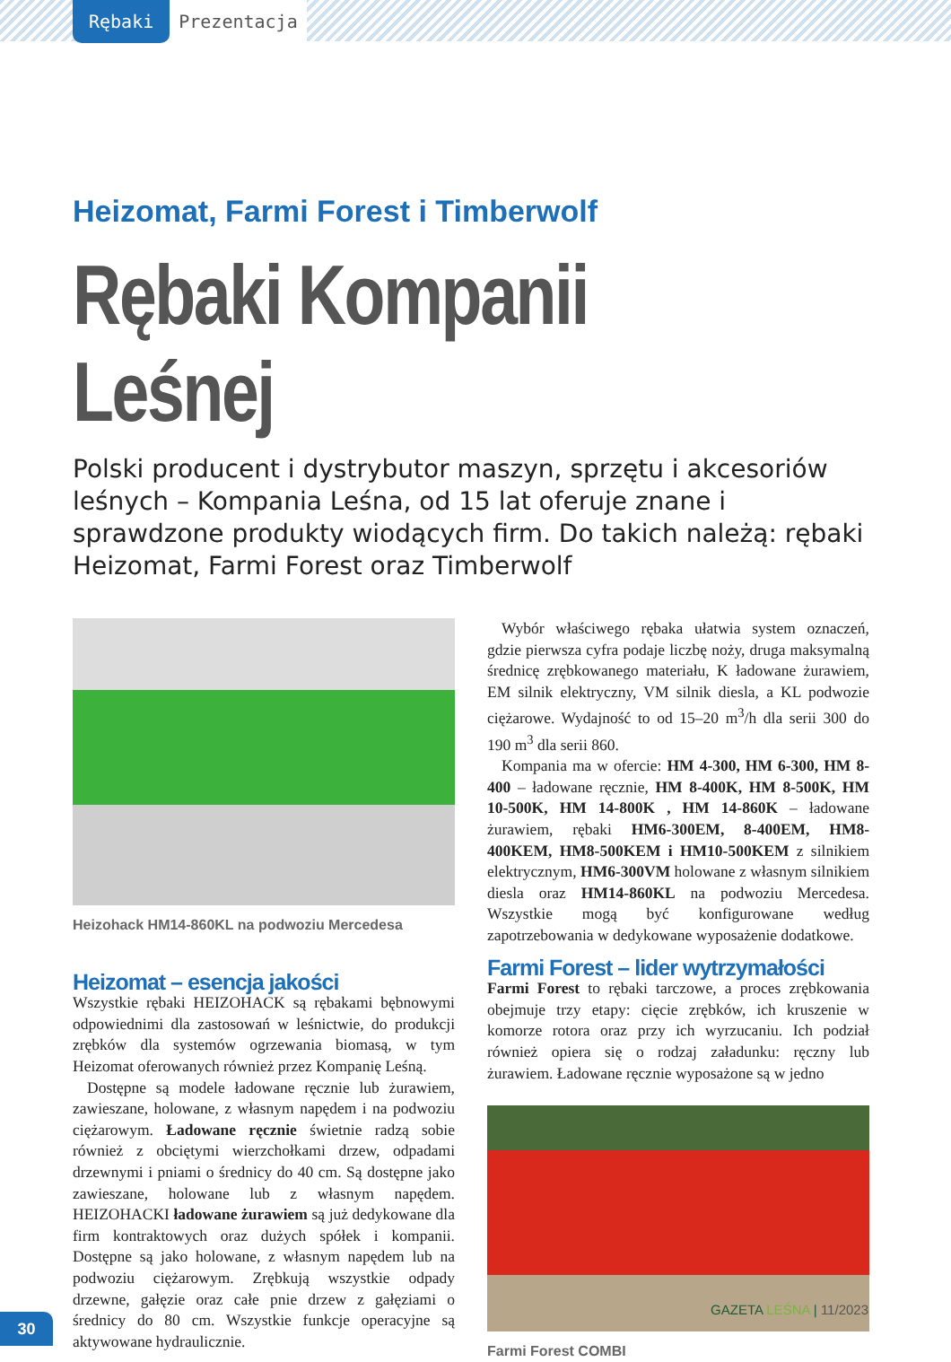Rębaki Prezentacja
Heizomat, Farmi Forest i Timberwolf
Rębaki Kompanii Leśnej
Polski producent i dystrybutor maszyn, sprzętu i akcesoriów leśnych – Kompania Leśna, od 15 lat oferuje znane i sprawdzone produkty wiodących firm. Do takich należą: rębaki Heizomat, Farmi Forest oraz Timberwolf
Heizohack HM14-860KL na podwoziu Mercedesa
Heizomat – esencja jakości
Wszystkie rębaki HEIZOHACK są rębakami bębnowymi odpowiednimi dla zastosowań w leśnictwie, do produkcji zrębków dla systemów ogrzewania biomasą, w tym Heizomat oferowanych również przez Kompanię Leśną.
Dostępne są modele ładowane ręcznie lub żurawiem, zawieszane, holowane, z własnym napędem i na podwoziu ciężarowym. Ładowane ręcznie świetnie radzą sobie również z obciętymi wierzchołkami drzew, odpadami drzewnymi i pniami o średnicy do 40 cm. Są dostępne jako zawieszane, holowane lub z własnym napędem. HEIZOHACKI ładowane żurawiem są już dedykowane dla firm kontraktowych oraz dużych spółek i kompanii. Dostępne są jako holowane, z własnym napędem lub na podwoziu ciężarowym. Zrębkują wszystkie odpady drzewne, gałęzie oraz całe pnie drzew z gałęziami o średnicy do 80 cm. Wszystkie funkcje operacyjne są aktywowane hydraulicznie.
Wybór właściwego rębaka ułatwia system oznaczeń, gdzie pierwsza cyfra podaje liczbę noży, druga maksymalną średnicę zrębkowanego materiału, K ładowane żurawiem, EM silnik elektryczny, VM silnik diesla, a KL podwozie ciężarowe. Wydajność to od 15–20 m<sup>3</sup>/h dla serii 300 do 190 m<sup>3</sup> dla serii 860.
Kompania ma w ofercie: HM 4-300, HM 6-300, HM 8-400 – ładowane ręcznie, HM 8-400K, HM 8-500K, HM 10-500K, HM 14-800K , HM 14-860K – ładowane żurawiem, rębaki HM6-300EM, 8-400EM, HM8-400KEM, HM8-500KEM i HM10-500KEM z silnikiem elektrycznym, HM6-300VM holowane z własnym silnikiem diesla oraz HM14-860KL na podwoziu Mercedesa. Wszystkie mogą być konfigurowane według zapotrzebowania w dedykowane wyposażenie dodatkowe.
Farmi Forest – lider wytrzymałości
Farmi Forest to rębaki tarczowe, a proces zrębkowania obejmuje trzy etapy: cięcie zrębków, ich kruszenie w komorze rotora oraz przy ich wyrzucaniu. Ich podział również opiera się o rodzaj załadunku: ręczny lub żurawiem. Ładowane ręcznie wyposażone są w jedno
Farmi Forest COMBI
GAZETA LEŚNA | 11/2023
30